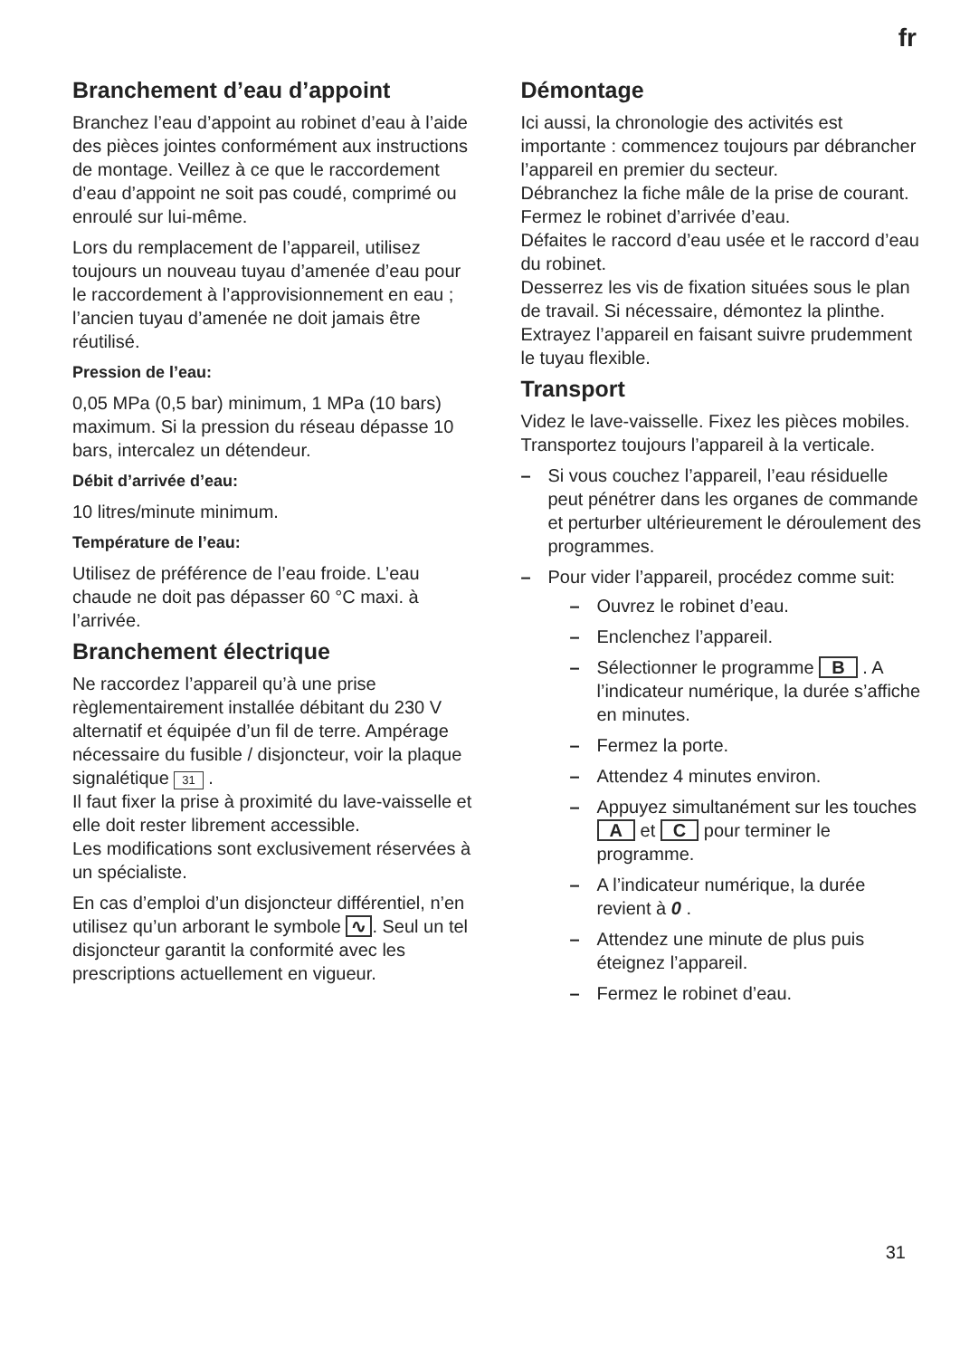fr
Branchement d’eau d’appoint
Branchez l’eau d’appoint au robinet d’eau à l’aide des pièces jointes conformément aux instructions de montage. Veillez à ce que le raccordement d’eau d’appoint ne soit pas coudé, comprimé ou enroulé sur lui-même.
Lors du remplacement de l’appareil, utilisez toujours un nouveau tuyau d’amenée d’eau pour le raccordement à l’approvisionnement en eau ; l’ancien tuyau d’amenée ne doit jamais être réutilisé.
Pression de l’eau:
0,05 MPa (0,5 bar) minimum, 1 MPa (10 bars) maximum. Si la pression du réseau dépasse 10 bars, intercalez un détendeur.
Débit d’arrivée d’eau:
10 litres/minute minimum.
Température de l’eau:
Utilisez de préférence de l’eau froide. L’eau chaude ne doit pas dépasser 60 °C maxi. à l’arrivée.
Branchement électrique
Ne raccordez l’appareil qu’à une prise règlementairement installée débitant du 230 V alternatif et équipée d’un fil de terre. Ampérage nécessaire du fusible / disjoncteur, voir la plaque signalétique 31 .
Il faut fixer la prise à proximité du lave-vaisselle et elle doit rester librement accessible.
Les modifications sont exclusivement réservées à un spécialiste.
En cas d’emploi d’un disjoncteur différentiel, n’en utilisez qu’un arborant le symbole ∿. Seul un tel disjoncteur garantit la conformité avec les prescriptions actuellement en vigueur.
Démontage
Ici aussi, la chronologie des activités est importante : commencez toujours par débrancher l’appareil en premier du secteur.
Débranchez la fiche mâle de la prise de courant.
Fermez le robinet d’arrivée d’eau.
Défaites le raccord d’eau usée et le raccord d’eau du robinet.
Desserrez les vis de fixation situées sous le plan de travail. Si nécessaire, démontez la plinthe.
Extrayez l’appareil en faisant suivre prudemment le tuyau flexible.
Transport
Videz le lave-vaisselle. Fixez les pièces mobiles. Transportez toujours l’appareil à la verticale.
– Si vous couchez l’appareil, l’eau résiduelle peut pénétrer dans les organes de commande et perturber ultérieurement le déroulement des programmes.
– Pour vider l’appareil, procédez comme suit:
– Ouvrez le robinet d’eau.
– Enclenchez l’appareil.
– Sélectionner le programme B . A l’indicateur numérique, la durée s’affiche en minutes.
– Fermez la porte.
– Attendez 4 minutes environ.
– Appuyez simultanément sur les touches A et C pour terminer le programme.
– A l’indicateur numérique, la durée revient à 0 .
– Attendez une minute de plus puis éteignez l’appareil.
– Fermez le robinet d’eau.
31